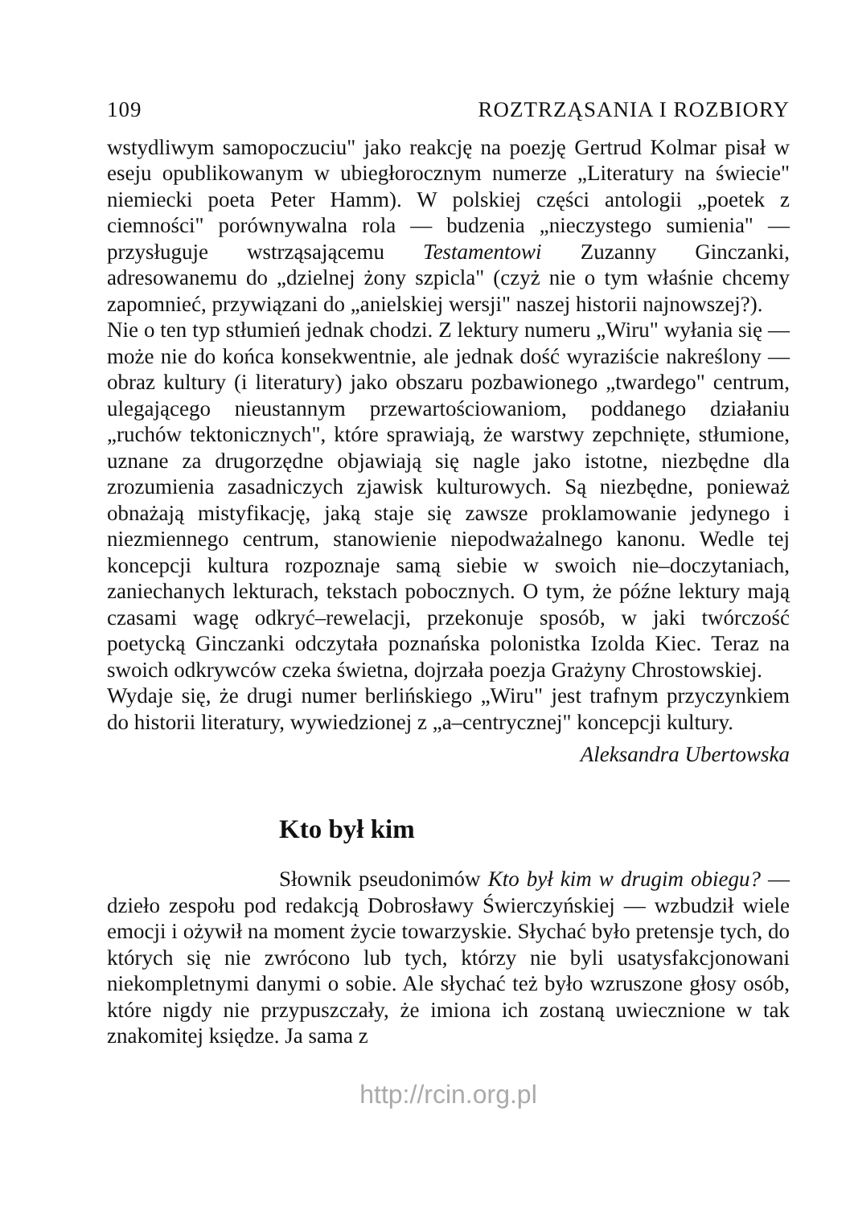109 ROZTRZĄSANIA I ROZBIORY
wstydliwym samopoczuciu" jako reakcję na poezję Gertrud Kolmar pisał w eseju opublikowanym w ubiegłorocznym numerze „Literatury na świecie" niemiecki poeta Peter Hamm). W polskiej części antologii „poetek z ciemności" porównywalna rola — budzenia „nieczystego sumienia" — przysługuje wstrząsającemu Testamentowi Zuzanny Ginczanki, adresowanemu do „dzielnej żony szpicla" (czyż nie o tym właśnie chcemy zapomnieć, przywiązani do „anielskiej wersji" naszej historii najnowszej?).
Nie o ten typ stłumień jednak chodzi. Z lektury numeru „Wiru" wyłania się — może nie do końca konsekwentnie, ale jednak dość wyraziście nakreślony — obraz kultury (i literatury) jako obszaru pozbawionego „twardego" centrum, ulegającego nieustannym przewartościowaniom, poddanego działaniu „ruchów tektonicznych", które sprawiają, że warstwy zepchnięte, stłumione, uznane za drugorzędne objawiają się nagle jako istotne, niezbędne dla zrozumienia zasadniczych zjawisk kulturowych. Są niezbędne, ponieważ obnażają mistyfikację, jaką staje się zawsze proklamowanie jedynego i niezmiennego centrum, stanowienie niepodważalnego kanonu. Wedle tej koncepcji kultura rozpoznaje samą siebie w swoich nie–doczytaniach, zaniechanych lekturach, tekstach pobocznych. O tym, że późne lektury mają czasami wagę odkryć–rewelacji, przekonuje sposób, w jaki twórczość poetycką Ginczanki odczytała poznańska polonistka Izolda Kiec. Teraz na swoich odkrywców czeka świetna, dojrzała poezja Grażyny Chrostowskiej.
Wydaje się, że drugi numer berlińskiego „Wiru" jest trafnym przyczynkiem do historii literatury, wywiedzionej z „a–centrycznej" koncepcji kultury.
Aleksandra Ubertowska
Kto był kim
Słownik pseudonimów Kto był kim w drugim obiegu? — dzieło zespołu pod redakcją Dobrosławy Świerczyńskiej — wzbudził wiele emocji i ożywił na moment życie towarzyskie. Słychać było pretensje tych, do których się nie zwrócono lub tych, którzy nie byli usatysfakcjonowani niekompletnymi danymi o sobie. Ale słychać też było wzruszone głosy osób, które nigdy nie przypuszczały, że imiona ich zostaną uwiecznione w tak znakomitej księdze. Ja sama z
http://rcin.org.pl